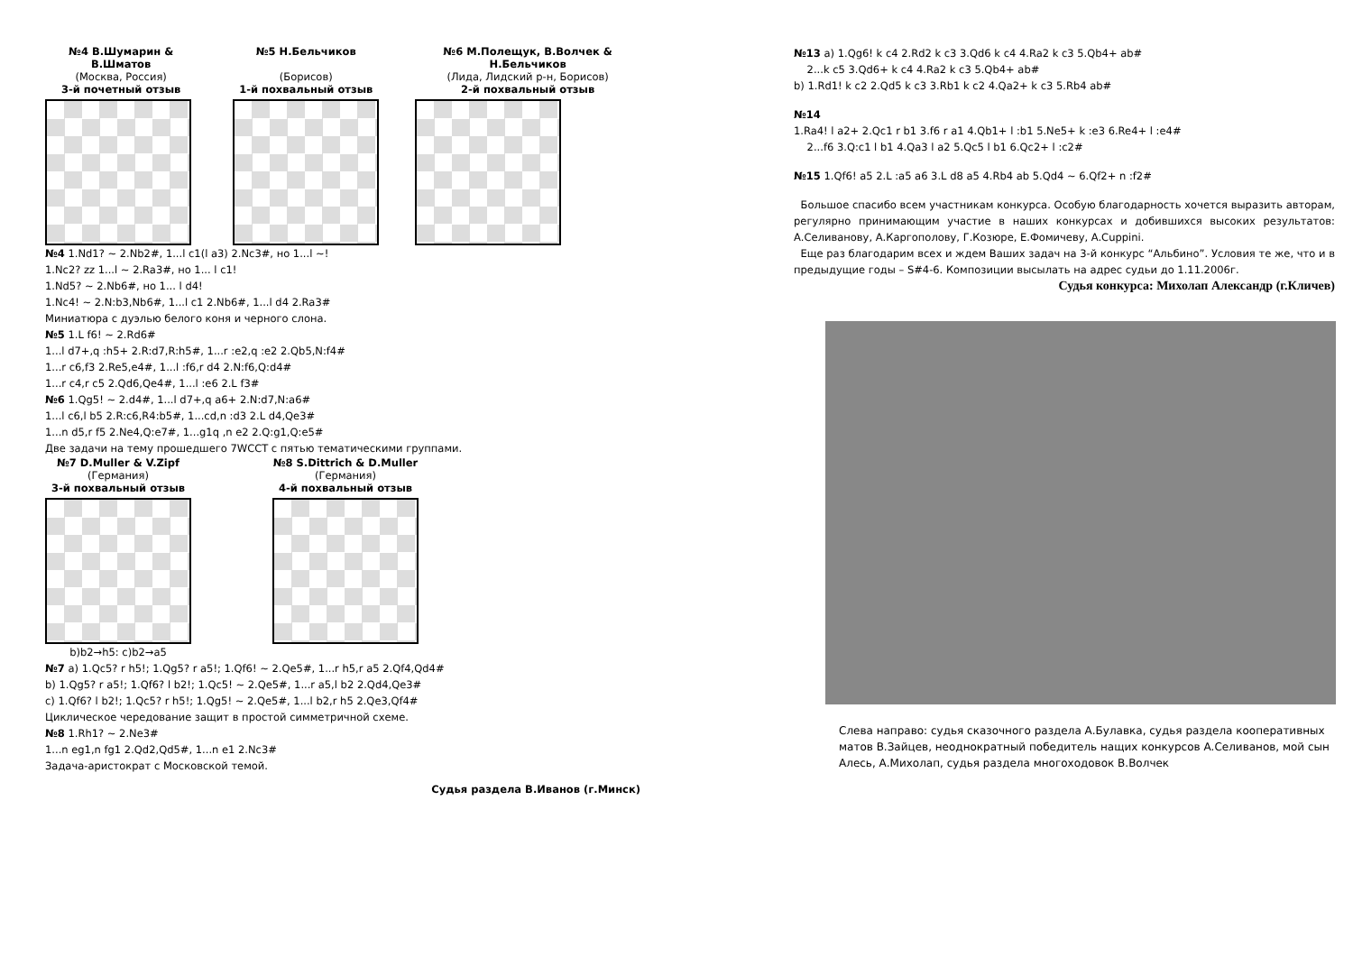№4 В.Шумарин & В.Шматов
(Москва, Россия)
3-й почетный отзыв
№5 Н.Бельчиков
(Борисов)
1-й похвальный отзыв
№6 М.Полещук, В.Волчек & Н.Бельчиков
(Лида, Лидский р-н, Борисов)
2-й похвальный отзыв
№4 1.Nd1? ~ 2.Nb2#, 1...l c1(l a3) 2.Nc3#, но 1...l ~!
1.Nc2? zz 1...l ~ 2.Ra3#, но 1... l c1!
1.Nd5? ~ 2.Nb6#, но 1... l d4!
1.Nc4! ~ 2.N:b3,Nb6#, 1...l c1 2.Nb6#, 1...l d4 2.Ra3#
Миниатюра с дуэлью белого коня и черного слона.
№5 1.L f6! ~ 2.Rd6#
1...l d7+,q :h5+ 2.R:d7,R:h5#, 1...r :e2,q :e2 2.Qb5,N:f4#
1...r c6,f3 2.Re5,e4#, 1...l :f6,r d4 2.N:f6,Q:d4#
1...r c4,r c5 2.Qd6,Qe4#, 1...l :e6 2.L f3#
№6 1.Qg5! ~ 2.d4#, 1...l d7+,q a6+ 2.N:d7,N:a6#
1...l c6,l b5 2.R:c6,R4:b5#, 1...cd,n :d3 2.L d4,Qe3#
1...n d5,r f5 2.Ne4,Q:e7#, 1...g1q ,n e2 2.Q:g1,Q:e5#
Две задачи на тему прошедшего 7WCCT с пятью тематическими группами.
№7 D.Muller & V.Zipf
(Германия)
3-й похвальный отзыв
b)b2→h5: c)b2→a5
№8 S.Dittrich & D.Muller
(Германия)
4-й похвальный отзыв
№7 a) 1.Qc5? r h5!; 1.Qg5? r a5!; 1.Qf6! ~ 2.Qe5#, 1...r h5,r a5 2.Qf4,Qd4#
b) 1.Qg5? r a5!; 1.Qf6? l b2!; 1.Qc5! ~ 2.Qe5#, 1...r a5,l b2 2.Qd4,Qe3#
c) 1.Qf6? l b2!; 1.Qc5? r h5!; 1.Qg5! ~ 2.Qe5#, 1...l b2,r h5 2.Qe3,Qf4#
Циклическое чередование защит в простой симметричной схеме.
№8 1.Rh1? ~ 2.Ne3#
1...n eg1,n fg1 2.Qd2,Qd5#, 1...n e1 2.Nc3#
Задача-аристократ с Московской темой.
Судья раздела В.Иванов (г.Минск)
№13 a) 1.Qg6! k c4 2.Rd2 k c3 3.Qd6 k c4 4.Ra2 k c3 5.Qb4+ ab#
2...k c5 3.Qd6+ k c4 4.Ra2 k c3 5.Qb4+ ab#
b) 1.Rd1! k c2 2.Qd5 k c3 3.Rb1 k c2 4.Qa2+ k c3 5.Rb4 ab#
№14
1.Ra4! l a2+ 2.Qc1 r b1 3.f6 r a1 4.Qb1+ l :b1 5.Ne5+ k :e3 6.Re4+ l :e4#
2...f6 3.Q:c1 l b1 4.Qa3 l a2 5.Qc5 l b1 6.Qc2+ l :c2#
№15 1.Qf6! a5 2.L :a5 a6 3.L d8 a5 4.Rb4 ab 5.Qd4 ~ 6.Qf2+ n :f2#
Большое спасибо всем участникам конкурса. Особую благодарность хочется выразить авторам, регулярно принимающим участие в наших конкурсах и добившихся высоких результатов: А.Селиванову, А.Каргополову, Г.Козюре, Е.Фомичеву, A.Cuppini.
Еще раз благодарим всех и ждем Ваших задач на 3-й конкурс “Альбино”. Условия те же, что и в предыдущие годы – S#4-6. Композиции высылать на адрес судьи до 1.11.2006г.
Судья конкурса: Михолап Александр (г.Кличев)
Слева направо: судья сказочного раздела А.Булавка, судья раздела кооперативных матов В.Зайцев, неоднократный победитель нащих конкурсов А.Селиванов, мой сын Алесь, А.Михолап, судья раздела многоходовок В.Волчек